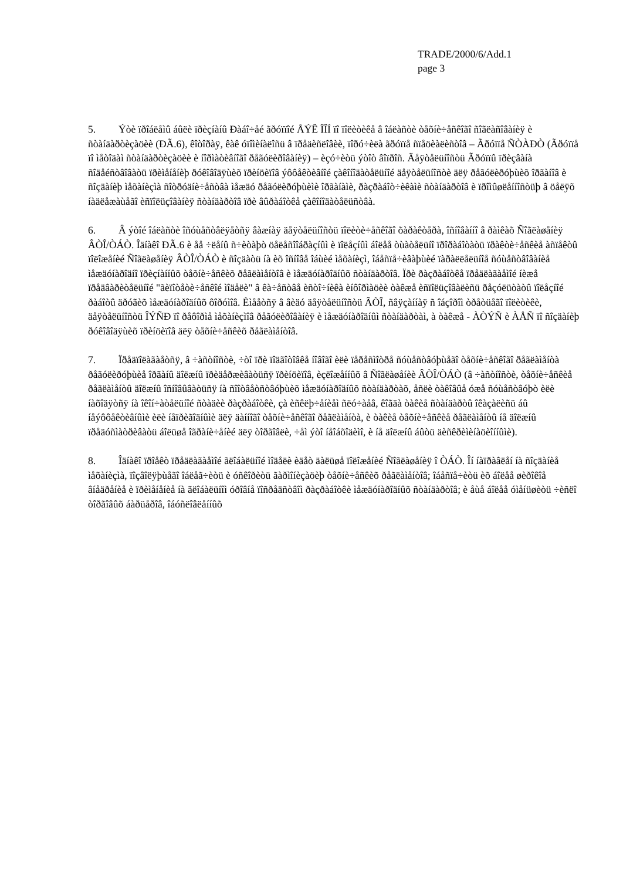TRADE/2000/6/Add.1
page 3
5. Ýòè ïðîáëåìû áûëè ïðèçíàíû Ðàáî÷åé ãðóïïîé ÅÝÊ ÎÎÍ ïî ïîëèòèêå â îáëàñòè òåõíè÷åñêîãî ñîãëàñîâàíèÿ è ñòàíäàðòèçàöèè (ÐÃ.6), êîòîðàÿ, êàê óïîìèíàëîñü â ïðåäèñëîâèè, ïîðó÷èëà ãðóïïå ñïåöèàëèñòîâ – Ãðóïïå ÑÒÀÐÒ (Ãðóïïå ïî ìåòîäàì ñòàíäàðòèçàöèè è íîðìàòèâíîãî ðåãóëèðîâàíèÿ) – èçó÷èòü ýòîò âîïðîñ. Äåÿòåëüíîñòü Ãðóïïû ïðèçâàíà ñîäåéñòâîâàòü ïðèìåíåíèþ ðóêîâîäÿùèõ ïðèíöèïîâ ýôôåêòèâíîé çàêîíîäàòåëüíîé äåÿòåëüíîñòè äëÿ ðåãóëèðóþùèõ îðãàíîâ è ñîçäàíèþ ìåõàíèçìà ñîòðóäíè÷åñòâà ìåæäó ðåãóëèðóþùèìè îðãàíàìè, ðàçðàáîò÷èêàìè ñòàíäàðòîâ è ïðîìûøëåííîñòüþ â öåëÿõ íàäëåæàùåãî èñïîëüçîâàíèÿ ñòàíäàðòîâ ïðè âûðàáîòêå çàêîíîäàòåëüñòâà.
6. Â ýòîé îáëàñòè îñóùåñòâëÿåòñÿ âàæíàÿ äåÿòåëüíîñòü ïîëèòè÷åñêîãî õàðàêòåðà, îñíîâàííî â ðàìêàõ Ñîãëàøåíèÿ ÂÒÎ/ÒÁÒ. Îäíàêî ÐÃ.6 è åå ÷ëåíû ñ÷èòàþò öåëåñîîáðàçíûì è ïîëåçíûì áîëåå òùàòåëüíî ïðîðàáîòàòü ïðàêòè÷åñêèå àñïåêòû ïîëîæåíèé Ñîãëàøåíèÿ ÂÒÎ/ÒÁÒ è ñîçäàòü íà èõ îñíîâå îáùèé ìåõàíèçì, îáåñïå÷èâàþùèé ïàðàëëåëüíîå ñóùåñòâîâàíèå ìåæäóíàðîäíî ïðèçíàííûõ òåõíè÷åñêèõ ðåãëàìåíòîâ è ìåæäóíàðîäíûõ ñòàíäàðòîâ. Ïðè ðàçðàáîòêå ïðåäëàãàåìîé íèæå ïðåäâàðèòåëüíîé "ãèïîòåòè÷åñêîé ìîäåëè" â êà÷åñòâå èñòî÷íèêà èíôîðìàöèè òàêæå èñïîëüçîâàëèñü ðåçóëüòàòû ïîëåçíîé ðàáîòû äðóãèõ ìåæäóíàðîäíûõ ôîðóìîâ. Èìååòñÿ â âèäó äåÿòåëüíîñòü ÂÒÎ, ñâÿçàííàÿ ñ îáçîðîì òðåòüåãî ïîëèòèêè, äåÿòåëüíîñòü ÎÝÑÐ ïî ðåôîðìå ìåõàíèçìîâ ðåãóëèðîâàíèÿ è ìåæäóíàðîäíûì ñòàíäàðòàì, à òàêæå - ÀÒÝÑ è ÀÅÑ ïî ñîçäàíèþ ðóêîâîäÿùèõ ïðèíöèïîâ äëÿ òåõíè÷åñêèõ ðåãëàìåíòîâ.
7. Ïðåäïîëàãàåòñÿ, â ÷àñòíîñòè, ÷òî ïðè ïîäãîòîâêå íîâîãî èëè ïåðåñìîòðå ñóùåñòâóþùåãî òåõíè÷åñêîãî ðåãëàìåíòà ðåãóëèðóþùèå îðãàíû äîëæíû ïðèäåðæèâàòüñÿ ïðèíöèïîâ, èçëîæåííûõ â Ñîãëàøåíèè ÂÒÎ/ÒÁÒ (â ÷àñòíîñòè, òåõíè÷åñêèå ðåãëàìåíòû äîëæíû îñíîâûâàòüñÿ íà ñîîòâåòñòâóþùèõ ìåæäóíàðîäíûõ ñòàíäàðòàõ, åñëè òàêîâûå óæå ñóùåñòâóþò èëè íàõîäÿòñÿ íà îêîí÷àòåëüíîé ñòàäèè ðàçðàáîòêè, çà èñêëþ÷åíèåì ñëó÷àåâ, êîãäà òàêèå ñòàíäàðòû îêàçàëèñü áû íåýôôåêòèâíûìè èëè íåïðèãîäíûìè äëÿ äàííîãî òåõíè÷åñêîãî ðåãëàìåíòà, è òàêèå òåõíè÷åñêèå ðåãëàìåíòû íå äîëæíû ïðåäóñìàòðèâàòü áîëüøå îãðàíè÷åíèé äëÿ òîðãîâëè, ÷åì ýòî íåîáõîäèìî, è íå äîëæíû áûòü äèñêðèìèíàöèîííûìè).
8. Îäíàêî ïðîåêò ïðåäëàãàåìîé ãëîáàëüíîé ìîäåëè èäåò äàëüøå ïîëîæåíèé Ñîãëàøåíèÿ î ÒÁÒ. Îí íàïðàâëåí íà ñîçäàíèå ìåõàíèçìà, ïîçâîëÿþùåãî îáëåã÷èòü è óñêîðèòü ãàðìîíèçàöèþ òåõíè÷åñêèõ ðåãëàìåíòîâ; îáåñïå÷èòü èõ áîëåå øèðîêîå âíåäðåíèå è ïðèìåíåíèå íà ãëîáàëüíîì óðîâíå ïîñðåäñòâîì ðàçðàáîòêè ìåæäóíàðîäíûõ ñòàíäàðòîâ; è åùå áîëåå óìåíüøèòü ÷èñëî òîðãîâûõ áàðüåðîâ, îáóñëîâëåííûõ